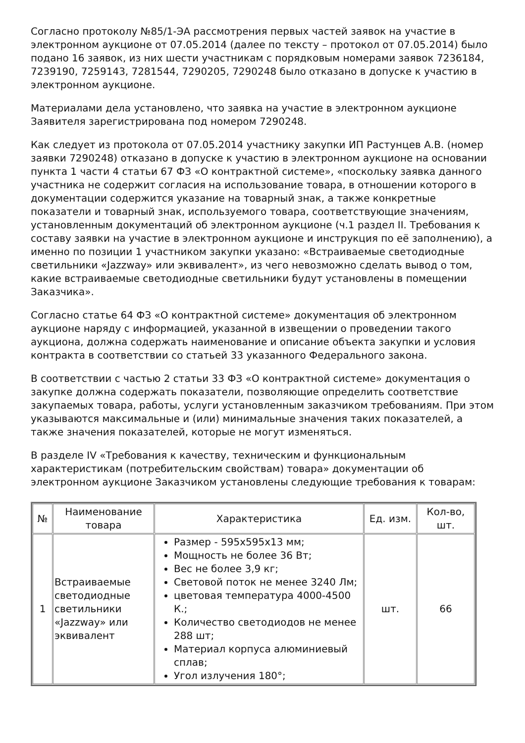Согласно протоколу №85/1-ЭА рассмотрения первых частей заявок на участие в электронном аукционе от 07.05.2014 (далее по тексту – протокол от 07.05.2014) было подано 16 заявок, из них шести участникам с порядковым номерами заявок 7236184, 7239190, 7259143, 7281544, 7290205, 7290248 было отказано в допуске к участию в электронном аукционе.
Материалами дела установлено, что заявка на участие в электронном аукционе Заявителя зарегистрирована под номером 7290248.
Как следует из протокола от 07.05.2014 участнику закупки ИП Растунцев А.В. (номер заявки 7290248) отказано в допуске к участию в электронном аукционе на основании пункта 1 части 4 статьи 67 ФЗ «О контрактной системе», «поскольку заявка данного участника не содержит согласия на использование товара, в отношении которого в документации содержится указание на товарный знак, а также конкретные показатели и товарный знак, используемого товара, соответствующие значениям, установленным документаций об электронном аукционе (ч.1 раздел II. Требования к составу заявки на участие в электронном аукционе и инструкция по её заполнению), а именно по позиции 1 участником закупки указано: «Встраиваемые светодиодные светильники «Jazzway» или эквивалент», из чего невозможно сделать вывод о том, какие встраиваемые светодиодные светильники будут установлены в помещении Заказчика».
Согласно статье 64 ФЗ «О контрактной системе» документация об электронном аукционе наряду с информацией, указанной в извещении о проведении такого аукциона, должна содержать наименование и описание объекта закупки и условия контракта в соответствии со статьей 33 указанного Федерального закона.
В соответствии с частью 2 статьи 33 ФЗ «О контрактной системе» документация о закупке должна содержать показатели, позволяющие определить соответствие закупаемых товара, работы, услуги установленным заказчиком требованиям. При этом указываются максимальные и (или) минимальные значения таких показателей, а также значения показателей, которые не могут изменяться.
В разделе IV «Требования к качеству, техническим и функциональным характеристикам (потребительским свойствам) товара» документации об электронном аукционе Заказчиком установлены следующие требования к товарам:
| № | Наименование товара | Характеристика | Ед. изм. | Кол-во, шт. |
| --- | --- | --- | --- | --- |
| 1 | Встраиваемые светодиодные светильники «Jazzway» или эквивалент | Размер - 595х595х13 мм; Мощность не более 36 Вт; Вес не более 3,9 кг; Световой поток не менее 3240 Лм; цветовая температура 4000-4500 К.; Количество светодиодов не менее 288 шт; Материал корпуса алюминиевый сплав; Угол излучения 180°; | шт. | 66 |